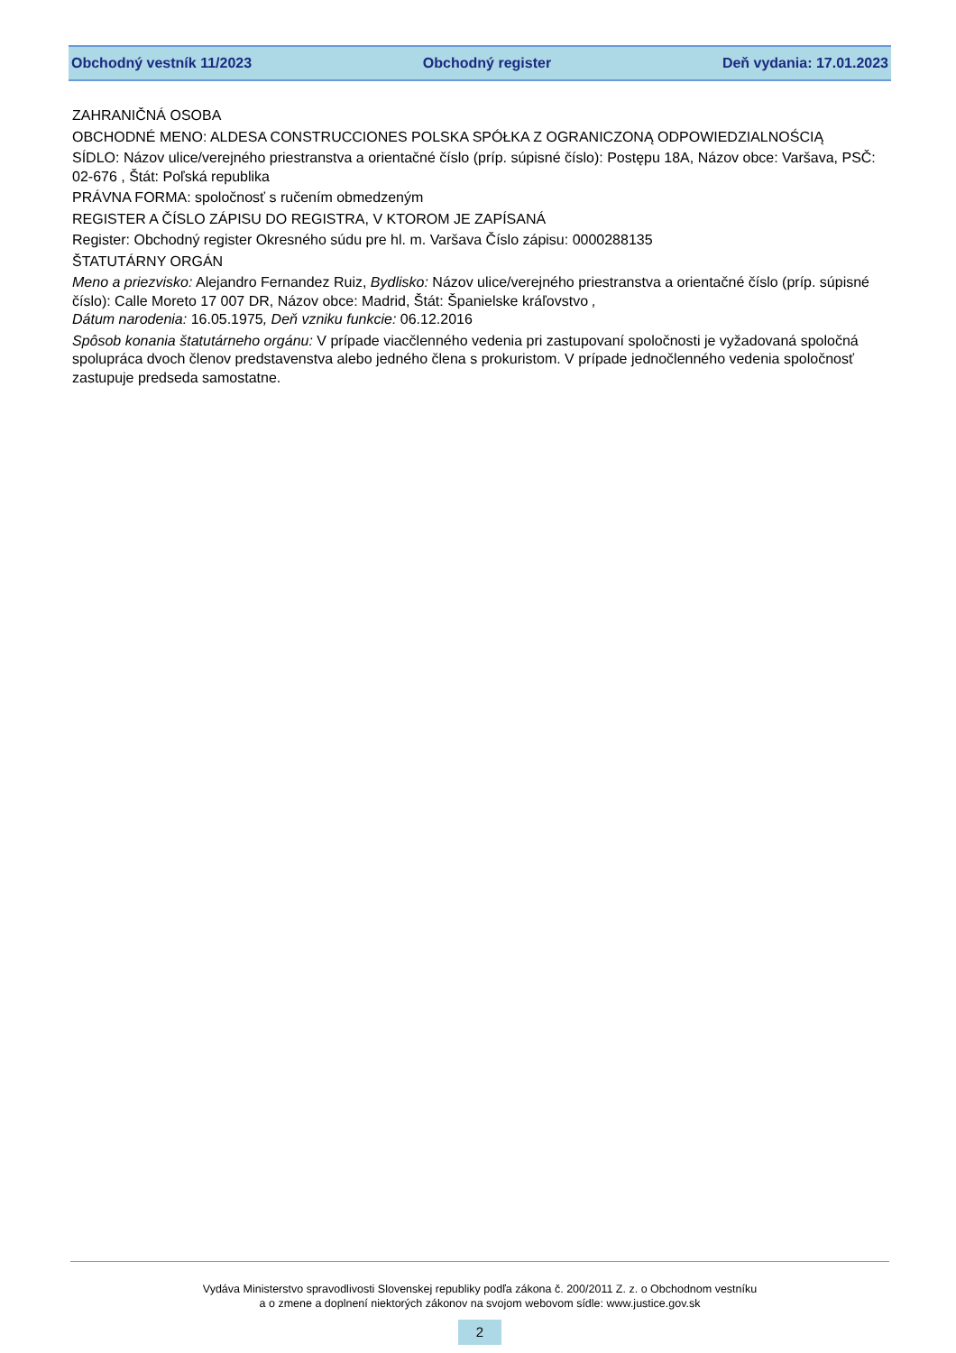Obchodný vestník 11/2023 Obchodný register Deň vydania: 17.01.2023
ZAHRANIČNÁ OSOBA
OBCHODNÉ MENO: ALDESA CONSTRUCCIONES POLSKA SPÓŁKA Z OGRANICZONĄ ODPOWIEDZIALNOŚCIĄ
SÍDLO: Názov ulice/verejného priestranstva a orientačné číslo (príp. súpisné číslo): Postępu 18A, Názov obce: Varšava, PSČ: 02-676 , Štát: Poľská republika
PRÁVNA FORMA: spoločnosť s ručením obmedzeným
REGISTER A ČÍSLO ZÁPISU DO REGISTRA, V KTOROM JE ZAPÍSANÁ
Register: Obchodný register Okresného súdu pre hl. m. Varšava Číslo zápisu: 0000288135
ŠTATUTÁRNY ORGÁN
Meno a priezvisko: Alejandro Fernandez Ruiz, Bydlisko: Názov ulice/verejného priestranstva a orientačné číslo (príp. súpisné číslo): Calle Moreto 17 007 DR, Názov obce: Madrid, Štát: Španielske kráľovstvo ,
Dátum narodenia: 16.05.1975, Deň vzniku funkcie: 06.12.2016
Spôsob konania štatutárneho orgánu: V prípade viacčlenného vedenia pri zastupovaní spoločnosti je vyžadovaná spoločná spolupráca dvoch členov predstavenstva alebo jedného člena s prokuristom. V prípade jednočlenného vedenia spoločnosť zastupuje predseda samostatne.
Vydáva Ministerstvo spravodlivosti Slovenskej republiky podľa zákona č. 200/2011 Z. z. o Obchodnom vestníku
a o zmene a doplnení niektorých zákonov na svojom webovom sídle: www.justice.gov.sk
2